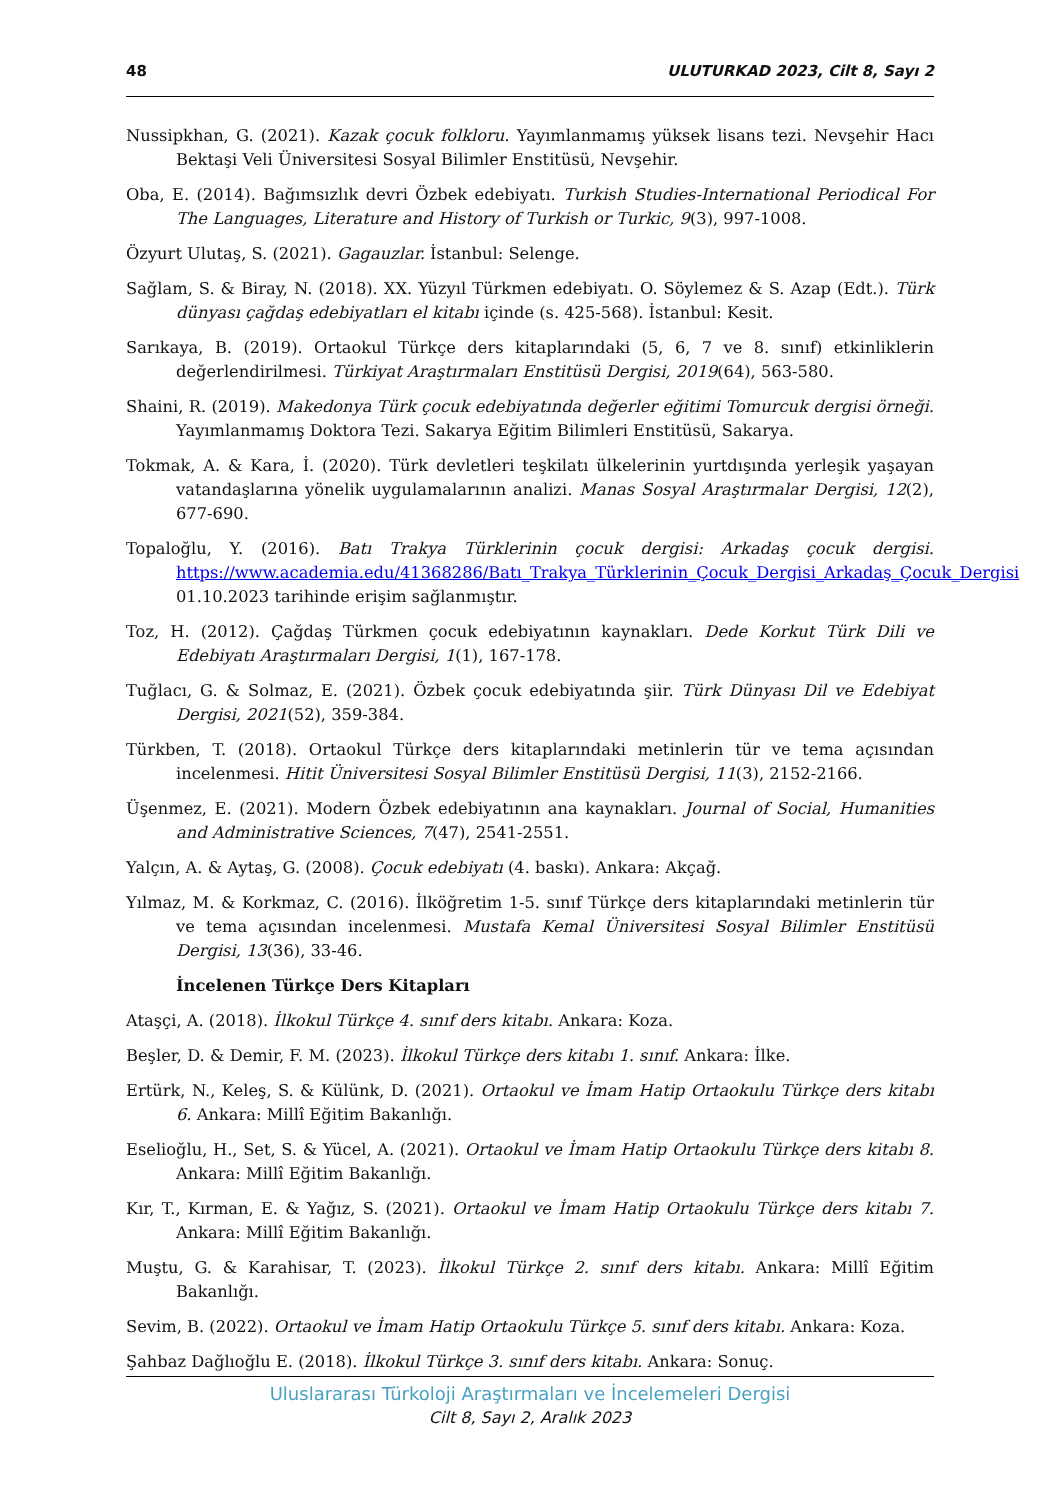48 ULUTURKAD 2023, Cilt 8, Sayı 2
Nussipkhan, G. (2021). Kazak çocuk folkloru. Yayımlanmamış yüksek lisans tezi. Nevşehir Hacı Bektaşi Veli Üniversitesi Sosyal Bilimler Enstitüsü, Nevşehir.
Oba, E. (2014). Bağımsızlık devri Özbek edebiyatı. Turkish Studies-International Periodical For The Languages, Literature and History of Turkish or Turkic, 9(3), 997-1008.
Özyurt Ulutaş, S. (2021). Gagauzlar. İstanbul: Selenge.
Sağlam, S. & Biray, N. (2018). XX. Yüzyıl Türkmen edebiyatı. O. Söylemez & S. Azap (Edt.). Türk dünyası çağdaş edebiyatları el kitabı içinde (s. 425-568). İstanbul: Kesit.
Sarıkaya, B. (2019). Ortaokul Türkçe ders kitaplarındaki (5, 6, 7 ve 8. sınıf) etkinliklerin değerlendirilmesi. Türkiyat Araştırmaları Enstitüsü Dergisi, 2019(64), 563-580.
Shaini, R. (2019). Makedonya Türk çocuk edebiyatında değerler eğitimi Tomurcuk dergisi örneği. Yayımlanmamış Doktora Tezi. Sakarya Eğitim Bilimleri Enstitüsü, Sakarya.
Tokmak, A. & Kara, İ. (2020). Türk devletleri teşkilatı ülkelerinin yurtdışında yerleşik yaşayan vatandaşlarına yönelik uygulamalarının analizi. Manas Sosyal Araştırmalar Dergisi, 12(2), 677-690.
Topaloğlu, Y. (2016). Batı Trakya Türklerinin çocuk dergisi: Arkadaş çocuk dergisi. https://www.academia.edu/41368286/Batı_Trakya_Türklerinin_Çocuk_Dergisi_Arkadaş_Çocuk_Dergisi 01.10.2023 tarihinde erişim sağlanmıştır.
Toz, H. (2012). Çağdaş Türkmen çocuk edebiyatının kaynakları. Dede Korkut Türk Dili ve Edebiyatı Araştırmaları Dergisi, 1(1), 167-178.
Tuğlacı, G. & Solmaz, E. (2021). Özbek çocuk edebiyatında şiir. Türk Dünyası Dil ve Edebiyat Dergisi, 2021(52), 359-384.
Türkben, T. (2018). Ortaokul Türkçe ders kitaplarındaki metinlerin tür ve tema açısından incelenmesi. Hitit Üniversitesi Sosyal Bilimler Enstitüsü Dergisi, 11(3), 2152-2166.
Üşenmez, E. (2021). Modern Özbek edebiyatının ana kaynakları. Journal of Social, Humanities and Administrative Sciences, 7(47), 2541-2551.
Yalçın, A. & Aytaş, G. (2008). Çocuk edebiyatı (4. baskı). Ankara: Akçağ.
Yılmaz, M. & Korkmaz, C. (2016). İlköğretim 1-5. sınıf Türkçe ders kitaplarındaki metinlerin tür ve tema açısından incelenmesi. Mustafa Kemal Üniversitesi Sosyal Bilimler Enstitüsü Dergisi, 13(36), 33-46.
İncelenen Türkçe Ders Kitapları
Ataşçi, A. (2018). İlkokul Türkçe 4. sınıf ders kitabı. Ankara: Koza.
Beşler, D. & Demir, F. M. (2023). İlkokul Türkçe ders kitabı 1. sınıf. Ankara: İlke.
Ertürk, N., Keleş, S. & Külünk, D. (2021). Ortaokul ve İmam Hatip Ortaokulu Türkçe ders kitabı 6. Ankara: Millî Eğitim Bakanlığı.
Eselioğlu, H., Set, S. & Yücel, A. (2021). Ortaokul ve İmam Hatip Ortaokulu Türkçe ders kitabı 8. Ankara: Millî Eğitim Bakanlığı.
Kır, T., Kırman, E. & Yağız, S. (2021). Ortaokul ve İmam Hatip Ortaokulu Türkçe ders kitabı 7. Ankara: Millî Eğitim Bakanlığı.
Muştu, G. & Karahisar, T. (2023). İlkokul Türkçe 2. sınıf ders kitabı. Ankara: Millî Eğitim Bakanlığı.
Sevim, B. (2022). Ortaokul ve İmam Hatip Ortaokulu Türkçe 5. sınıf ders kitabı. Ankara: Koza.
Şahbaz Dağlıoğlu E. (2018). İlkokul Türkçe 3. sınıf ders kitabı. Ankara: Sonuç.
Uluslararası Türkoloji Araştırmaları ve İncelemeleri Dergisi
Cilt 8, Sayı 2, Aralık 2023